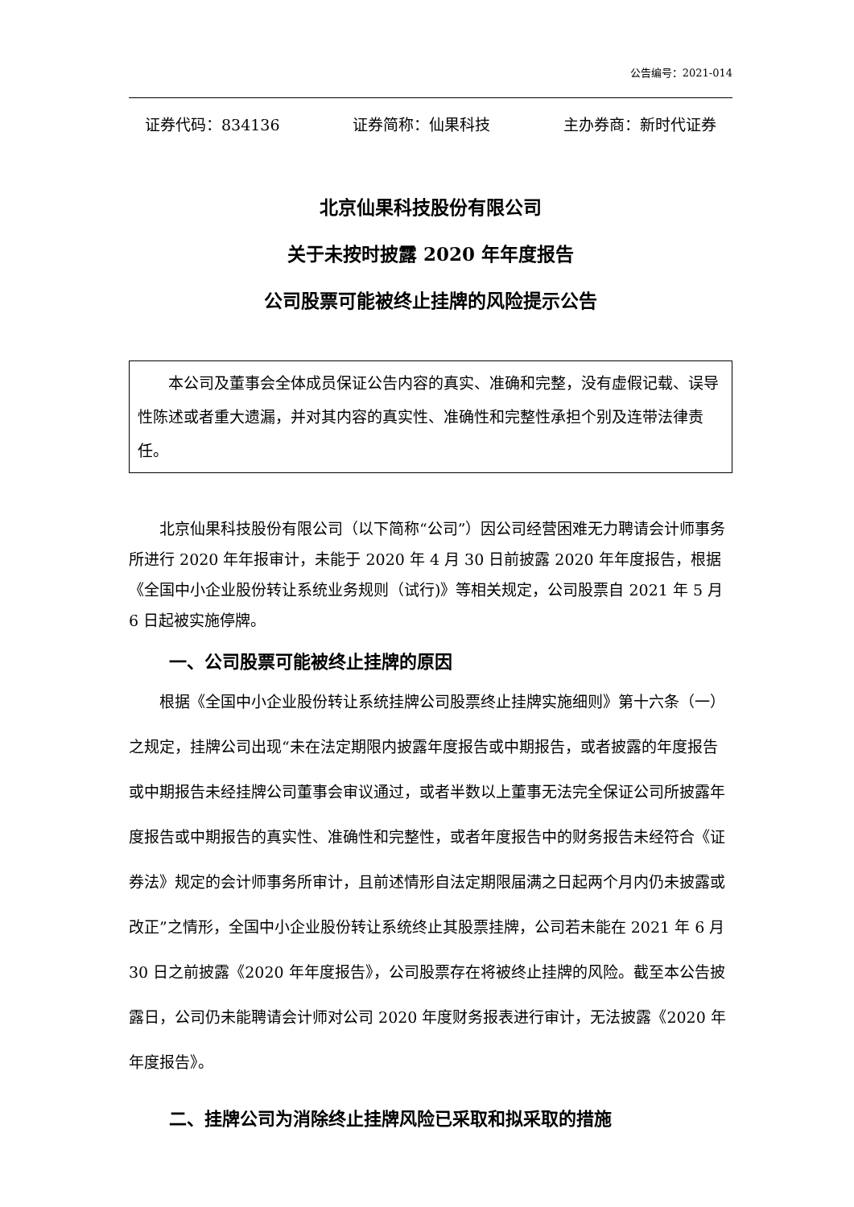公告编号：2021-014
证券代码：834136 证券简称：仙果科技 主办券商：新时代证券
北京仙果科技股份有限公司
关于未按时披露 2020 年年度报告
公司股票可能被终止挂牌的风险提示公告
本公司及董事会全体成员保证公告内容的真实、准确和完整，没有虚假记载、误导性陈述或者重大遗漏，并对其内容的真实性、准确性和完整性承担个别及连带法律责任。
北京仙果科技股份有限公司（以下简称“公司”）因公司经营困难无力聘请会计师事务所进行 2020 年年报审计，未能于 2020 年 4 月 30 日前披露 2020 年年度报告，根据《全国中小企业股份转让系统业务规则（试行)》等相关规定，公司股票自 2021 年 5 月 6 日起被实施停牌。
一、公司股票可能被终止挂牌的原因
根据《全国中小企业股份转让系统挂牌公司股票终止挂牌实施细则》第十六条（一）之规定，挂牌公司出现“未在法定期限内披露年度报告或中期报告，或者披露的年度报告或中期报告未经挂牌公司董事会审议通过，或者半数以上董事无法完全保证公司所披露年度报告或中期报告的真实性、准确性和完整性，或者年度报告中的财务报告未经符合《证券法》规定的会计师事务所审计，且前述情形自法定期限届满之日起两个月内仍未披露或改正”之情形，全国中小企业股份转让系统终止其股票挂牌，公司若未能在 2021 年 6 月 30 日之前披露《2020 年年度报告》，公司股票存在将被终止挂牌的风险。截至本公告披露日，公司仍未能聘请会计师对公司 2020 年度财务报表进行审计，无法披露《2020 年年度报告》。
二、挂牌公司为消除终止挂牌风险已采取和拟采取的措施